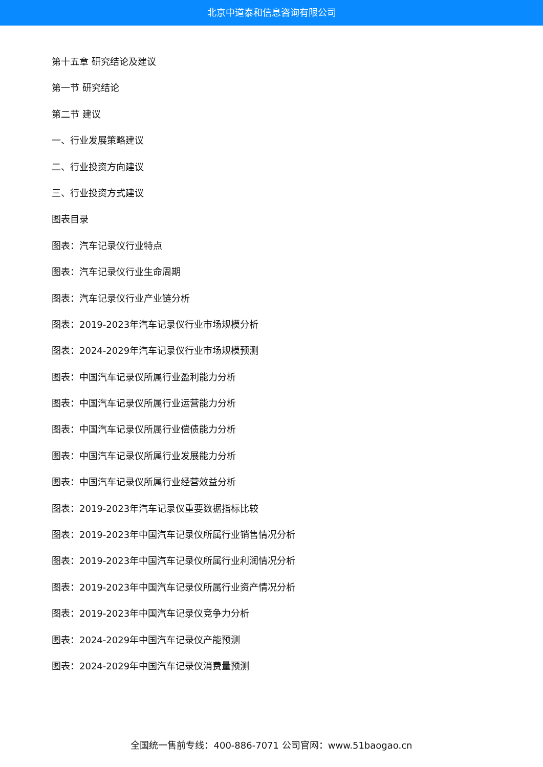北京中道泰和信息咨询有限公司
第十五章 研究结论及建议
第一节 研究结论
第二节 建议
一、行业发展策略建议
二、行业投资方向建议
三、行业投资方式建议
图表目录
图表：汽车记录仪行业特点
图表：汽车记录仪行业生命周期
图表：汽车记录仪行业产业链分析
图表：2019-2023年汽车记录仪行业市场规模分析
图表：2024-2029年汽车记录仪行业市场规模预测
图表：中国汽车记录仪所属行业盈利能力分析
图表：中国汽车记录仪所属行业运营能力分析
图表：中国汽车记录仪所属行业偿债能力分析
图表：中国汽车记录仪所属行业发展能力分析
图表：中国汽车记录仪所属行业经营效益分析
图表：2019-2023年汽车记录仪重要数据指标比较
图表：2019-2023年中国汽车记录仪所属行业销售情况分析
图表：2019-2023年中国汽车记录仪所属行业利润情况分析
图表：2019-2023年中国汽车记录仪所属行业资产情况分析
图表：2019-2023年中国汽车记录仪竞争力分析
图表：2024-2029年中国汽车记录仪产能预测
图表：2024-2029年中国汽车记录仪消费量预测
全国统一售前专线：400-886-7071 公司官网：www.51baogao.cn